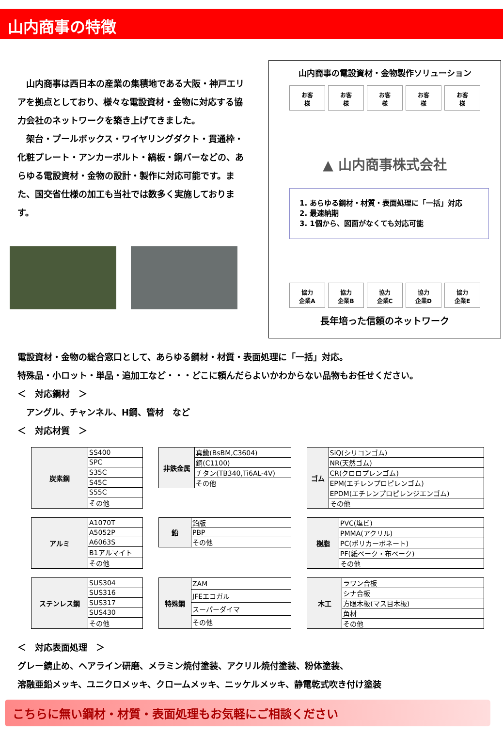山内商事の特徴
　山内商事は西日本の産業の集積地である大阪・神戸エリアを拠点としており、様々な電設資材・金物に対応する協力会社のネットワークを築き上げてきました。
　架台・プールボックス・ワイヤリングダクト・貫通枠・化粧プレート・アンカーボルト・縞板・銅バーなどの、あらゆる電設資材・金物の設計・製作に対応可能です。また、国交省仕様の加工も当社では数多く実施しております。
山内商事の電設資材・金物製作ソリューション
お客
様
お客
様
お客
様
お客
様
お客
様
▲ 山内商事株式会社
1. あらゆる鋼材・材質・表面処理に「一括」対応
2. 最速納期
3. 1個から、図面がなくても対応可能
協力
企業A
協力
企業B
協力
企業C
協力
企業D
協力
企業E
長年培った信頼のネットワーク
電設資材・金物の総合窓口として、あらゆる鋼材・材質・表面処理に「一括」対応。
特殊品・小ロット・単品・追加工など・・・どこに頼んだらよいかわからない品物もお任せください。
＜　対応鋼材　＞
　アングル、チャンネル、H鋼、管材　など
＜　対応材質　＞
| 炭素鋼 | SS400 |
| | SPC |
| | S35C |
| | S45C |
| | S55C |
| | その他 |
| 非鉄金属 | 真鍮(BsBM,C3604) |
| | 銅(C1100) |
| | チタン(TB340,Ti6AL-4V) |
| | その他 |
| ゴム | SiQ(シリコンゴム) |
| | NR(天然ゴム) |
| | CR(クロロプレンゴム) |
| | EPM(エチレンプロピレンゴム) |
| | EPDM(エチレンプロピレンジエンゴム) |
| | その他 |
| アルミ | A1070T |
| | A5052P |
| | A6063S |
| | B1アルマイト |
| | その他 |
| 鉛 | 鉛版 |
| | PBP |
| | その他 |
| 樹脂 | PVC(塩ビ) |
| | PMMA(アクリル) |
| | PC(ポリカーボネート) |
| | PF(紙ベーク・布ベーク) |
| | その他 |
| ステンレス鋼 | SUS304 |
| | SUS316 |
| | SUS317 |
| | SUS430 |
| | その他 |
| 特殊鋼 | ZAM |
| | JFEエコガル |
| | スーパーダイマ |
| | その他 |
| 木工 | ラワン合板 |
| | シナ合板 |
| | 方眼木板(マス目木板) |
| | 角材 |
| | その他 |
＜　対応表面処理　＞
グレー錆止め、ヘアライン研磨、メラミン焼付塗装、アクリル焼付塗装、粉体塗装、
溶融亜鉛メッキ、ユニクロメッキ、クロームメッキ、ニッケルメッキ、静電乾式吹き付け塗装
こちらに無い鋼材・材質・表面処理もお気軽にご相談ください